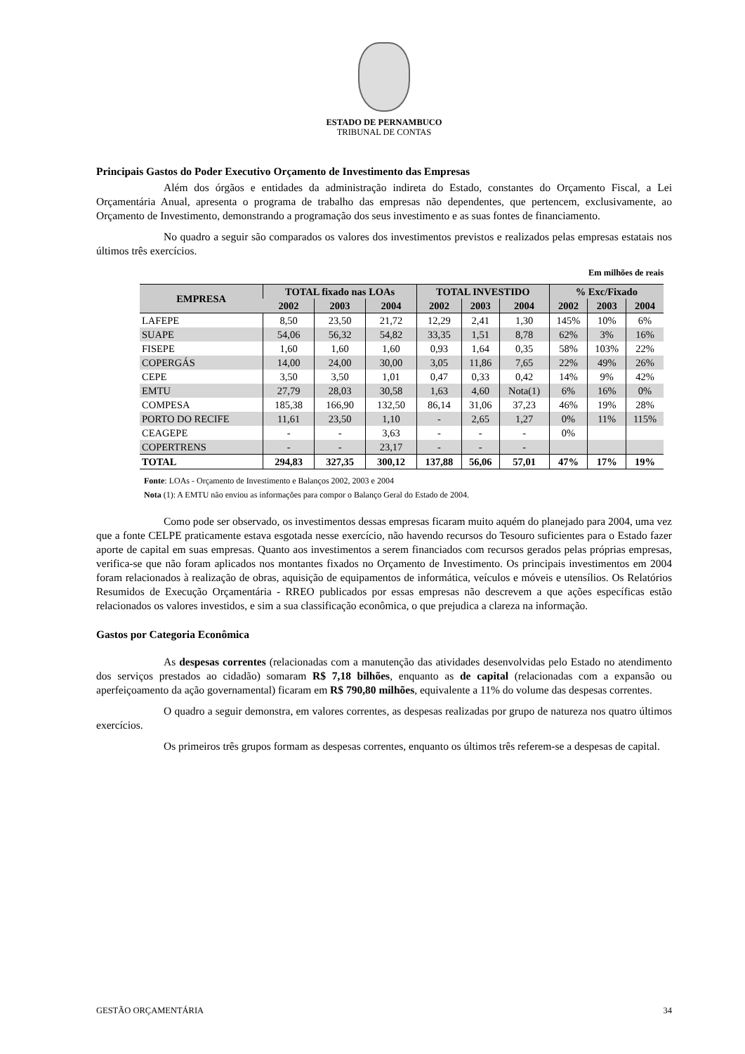ESTADO DE PERNAMBUCO
TRIBUNAL DE CONTAS
Principais Gastos do Poder Executivo Orçamento de Investimento das Empresas
Além dos órgãos e entidades da administração indireta do Estado, constantes do Orçamento Fiscal, a Lei Orçamentária Anual, apresenta o programa de trabalho das empresas não dependentes, que pertencem, exclusivamente, ao Orçamento de Investimento, demonstrando a programação dos seus investimento e as suas fontes de financiamento.
No quadro a seguir são comparados os valores dos investimentos previstos e realizados pelas empresas estatais nos últimos três exercícios.
Em milhões de reais
| EMPRESA | TOTAL fixado nas LOAs | | | TOTAL INVESTIDO | | | % Exc/Fixado | | |
| --- | --- | --- | --- | --- | --- | --- | --- | --- | --- |
| | 2002 | 2003 | 2004 | 2002 | 2003 | 2004 | 2002 | 2003 | 2004 |
| LAFEPE | 8,50 | 23,50 | 21,72 | 12,29 | 2,41 | 1,30 | 145% | 10% | 6% |
| SUAPE | 54,06 | 56,32 | 54,82 | 33,35 | 1,51 | 8,78 | 62% | 3% | 16% |
| FISEPE | 1,60 | 1,60 | 1,60 | 0,93 | 1,64 | 0,35 | 58% | 103% | 22% |
| COPERGÁS | 14,00 | 24,00 | 30,00 | 3,05 | 11,86 | 7,65 | 22% | 49% | 26% |
| CEPE | 3,50 | 3,50 | 1,01 | 0,47 | 0,33 | 0,42 | 14% | 9% | 42% |
| EMTU | 27,79 | 28,03 | 30,58 | 1,63 | 4,60 | Nota(1) | 6% | 16% | 0% |
| COMPESA | 185,38 | 166,90 | 132,50 | 86,14 | 31,06 | 37,23 | 46% | 19% | 28% |
| PORTO DO RECIFE | 11,61 | 23,50 | 1,10 | - | 2,65 | 1,27 | 0% | 11% | 115% |
| CEAGEPE | - | - | 3,63 | - | - | - | 0% | | |
| COPERTRENS | - | - | 23,17 | - | - | - | | | |
| TOTAL | 294,83 | 327,35 | 300,12 | 137,88 | 56,06 | 57,01 | 47% | 17% | 19% |
Fonte: LOAs - Orçamento de Investimento e Balanços 2002, 2003 e 2004
Nota (1): A EMTU não enviou as informações para compor o Balanço Geral do Estado de 2004.
Como pode ser observado, os investimentos dessas empresas ficaram muito aquém do planejado para 2004, uma vez que a fonte CELPE praticamente estava esgotada nesse exercício, não havendo recursos do Tesouro suficientes para o Estado fazer aporte de capital em suas empresas. Quanto aos investimentos a serem financiados com recursos gerados pelas próprias empresas, verifica-se que não foram aplicados nos montantes fixados no Orçamento de Investimento. Os principais investimentos em 2004 foram relacionados à realização de obras, aquisição de equipamentos de informática, veículos e móveis e utensílios. Os Relatórios Resumidos de Execução Orçamentária - RREO publicados por essas empresas não descrevem a que ações específicas estão relacionados os valores investidos, e sim a sua classificação econômica, o que prejudica a clareza na informação.
Gastos por Categoria Econômica
As despesas correntes (relacionadas com a manutenção das atividades desenvolvidas pelo Estado no atendimento dos serviços prestados ao cidadão) somaram R$ 7,18 bilhões, enquanto as de capital (relacionadas com a expansão ou aperfeiçoamento da ação governamental) ficaram em R$ 790,80 milhões, equivalente a 11% do volume das despesas correntes.
O quadro a seguir demonstra, em valores correntes, as despesas realizadas por grupo de natureza nos quatro últimos exercícios.
Os primeiros três grupos formam as despesas correntes, enquanto os últimos três referem-se a despesas de capital.
GESTÃO ORÇAMENTÁRIA 34